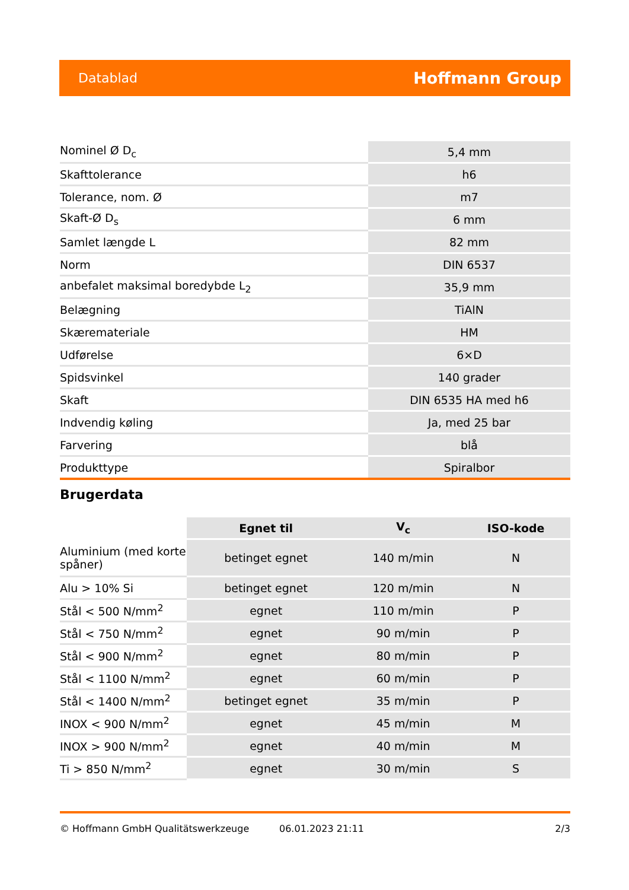Datablad Hoffmann Group
| Nominel Ø D<sub>c</sub> | 5,4 mm |
| Skafttolerance | h6 |
| Tolerance, nom. Ø | m7 |
| Skaft-Ø D<sub>s</sub> | 6 mm |
| Samlet længde L | 82 mm |
| Norm | DIN 6537 |
| anbefalet maksimal boredybde L<sub>2</sub> | 35,9 mm |
| Belægning | TiAlN |
| Skæremateriale | HM |
| Udførelse | 6×D |
| Spidsvinkel | 140 grader |
| Skaft | DIN 6535 HA med h6 |
| Indvendig køling | Ja, med 25 bar |
| Farvering | blå |
| Produkttype | Spiralbor |
Brugerdata
| | Egnet til | V<sub>c</sub> | ISO-kode |
| --- | --- | --- | --- |
| Aluminium (med korte spåner) | betinget egnet | 140 m/min | N |
| Alu > 10% Si | betinget egnet | 120 m/min | N |
| Stål < 500 N/mm<sup>2</sup> | egnet | 110 m/min | P |
| Stål < 750 N/mm<sup>2</sup> | egnet | 90 m/min | P |
| Stål < 900 N/mm<sup>2</sup> | egnet | 80 m/min | P |
| Stål < 1100 N/mm<sup>2</sup> | egnet | 60 m/min | P |
| Stål < 1400 N/mm<sup>2</sup> | betinget egnet | 35 m/min | P |
| INOX < 900 N/mm<sup>2</sup> | egnet | 45 m/min | M |
| INOX > 900 N/mm<sup>2</sup> | egnet | 40 m/min | M |
| Ti > 850 N/mm<sup>2</sup> | egnet | 30 m/min | S |
© Hoffmann GmbH Qualitätswerkzeuge 06.01.2023 21:11 2/3